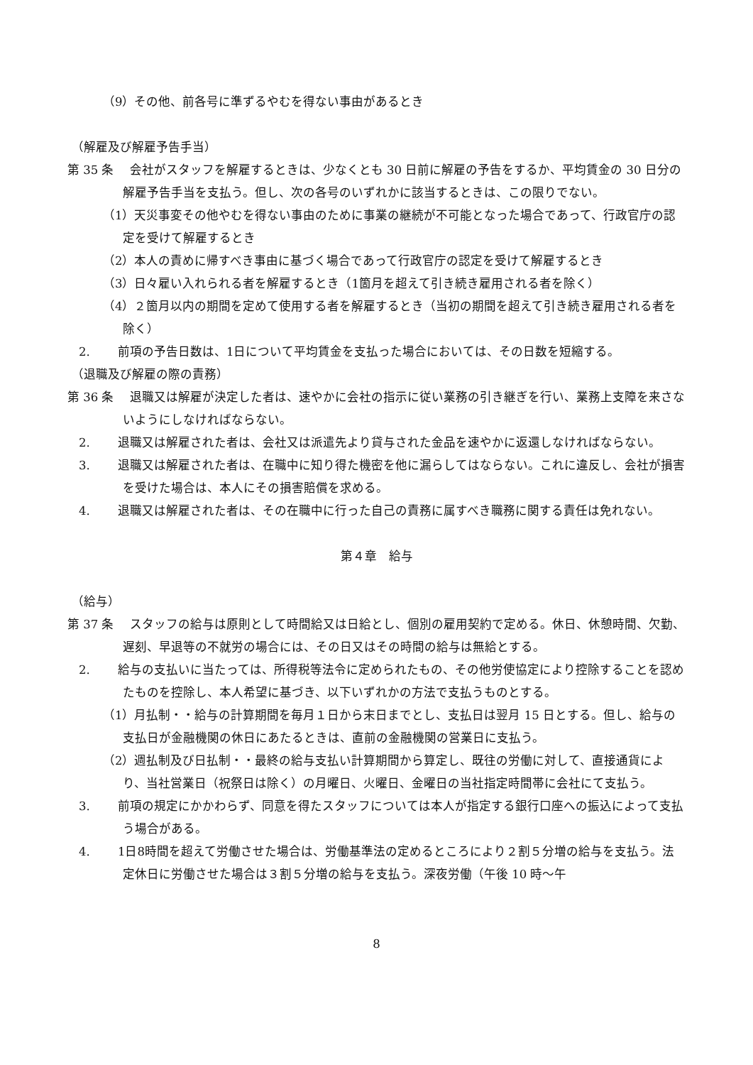（9）その他、前各号に準ずるやむを得ない事由があるとき
（解雇及び解雇予告手当）
第 35 条　 会社がスタッフを解雇するときは、少なくとも 30 日前に解雇の予告をするか、平均賃金の 30 日分の解雇予告手当を支払う。但し、次の各号のいずれかに該当するときは、この限りでない。
（1）天災事変その他やむを得ない事由のために事業の継続が不可能となった場合であって、行政官庁の認定を受けて解雇するとき
（2）本人の責めに帰すべき事由に基づく場合であって行政官庁の認定を受けて解雇するとき
（3）日々雇い入れられる者を解雇するとき（1箇月を超えて引き続き雇用される者を除く）
（4）２箇月以内の期間を定めて使用する者を解雇するとき（当初の期間を超えて引き続き雇用される者を除く）
2.　　 前項の予告日数は、1日について平均賃金を支払った場合においては、その日数を短縮する。
（退職及び解雇の際の責務）
第 36 条　 退職又は解雇が決定した者は、速やかに会社の指示に従い業務の引き継ぎを行い、業務上支障を来さないようにしなければならない。
2.　　 退職又は解雇された者は、会社又は派遣先より貸与された金品を速やかに返還しなければならない。
3.　　 退職又は解雇された者は、在職中に知り得た機密を他に漏らしてはならない。これに違反し、会社が損害を受けた場合は、本人にその損害賠償を求める。
4.　　 退職又は解雇された者は、その在職中に行った自己の責務に属すべき職務に関する責任は免れない。
第４章　給与
（給与）
第 37 条　 スタッフの給与は原則として時間給又は日給とし、個別の雇用契約で定める。休日、休憩時間、欠勤、遅刻、早退等の不就労の場合には、その日又はその時間の給与は無給とする。
2.　　 給与の支払いに当たっては、所得税等法令に定められたもの、その他労使協定により控除することを認めたものを控除し、本人希望に基づき、以下いずれかの方法で支払うものとする。
（1）月払制・・給与の計算期間を毎月１日から末日までとし、支払日は翌月 15 日とする。但し、給与の支払日が金融機関の休日にあたるときは、直前の金融機関の営業日に支払う。
（2）週払制及び日払制・・最終の給与支払い計算期間から算定し、既往の労働に対して、直接通貨により、当社営業日（祝祭日は除く）の月曜日、火曜日、金曜日の当社指定時間帯に会社にて支払う。
3.　　 前項の規定にかかわらず、同意を得たスタッフについては本人が指定する銀行口座への振込によって支払う場合がある。
4.　　 1日8時間を超えて労働させた場合は、労働基準法の定めるところにより２割５分増の給与を支払う。法定休日に労働させた場合は３割５分増の給与を支払う。深夜労働（午後 10 時～午
8